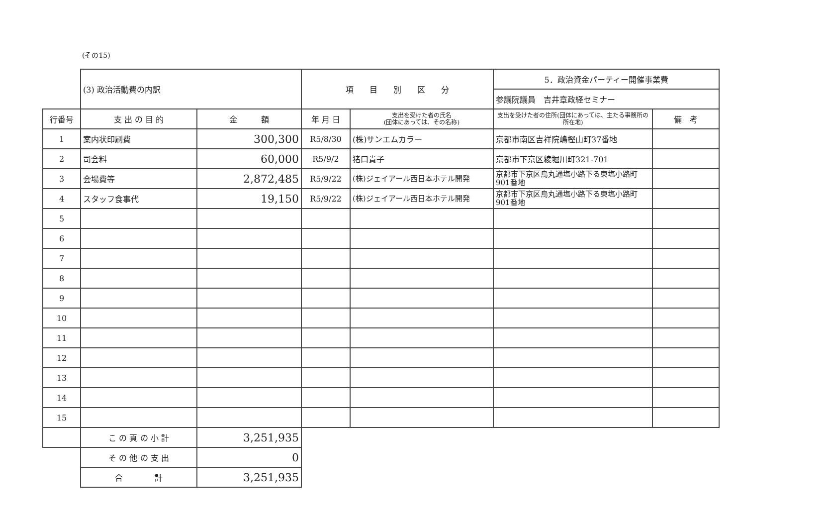(その15)
| | (3) 政治活動費の内訳 | | 項 目 別 区 分 | | 5．政治資金パーティー開催事業費 | |
| | | | | | 参議院議員 吉井章政経セミナー | |
| 行番号 | 支 出 の 目 的 | 金 額 | 年 月 日 | 支出を受けた者の氏名 (団体にあっては、その名称) | 支出を受けた者の住所(団体にあっては、主たる事務所の所在地) | 備 考 |
| 1 | 案内状印刷費 | 300,300 | R5/8/30 | (株)サンエムカラー | 京都市南区吉祥院嶋樫山町37番地 | |
| 2 | 司会料 | 60,000 | R5/9/2 | 猪口貴子 | 京都市下京区綾堀川町321-701 | |
| 3 | 会場費等 | 2,872,485 | R5/9/22 | (株)ジェイアール西日本ホテル開発 | 京都市下京区烏丸通塩小路下る東塩小路町901番地 | |
| 4 | スタッフ食事代 | 19,150 | R5/9/22 | (株)ジェイアール西日本ホテル開発 | 京都市下京区烏丸通塩小路下る東塩小路町901番地 | |
| 5 | | | | | | |
| 6 | | | | | | |
| 7 | | | | | | |
| 8 | | | | | | |
| 9 | | | | | | |
| 10 | | | | | | |
| 11 | | | | | | |
| 12 | | | | | | |
| 13 | | | | | | |
| 14 | | | | | | |
| 15 | | | | | | |
| | こ の 頁 の 小 計 | 3,251,935 | | | | |
| | そ の 他 の 支 出 | 0 | | | | |
| | 合 計 | 3,251,935 | | | | |